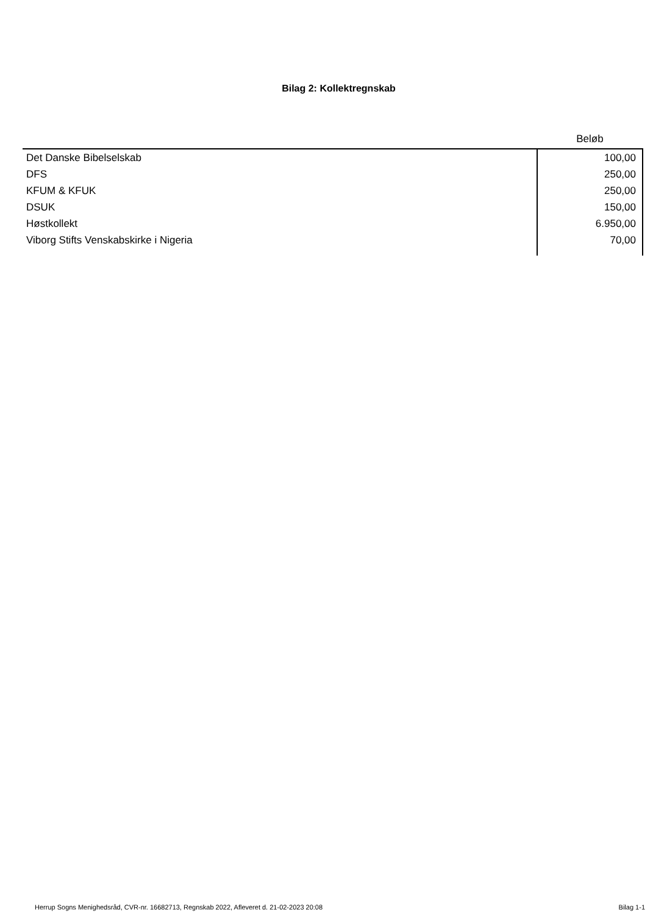Bilag 2: Kollektregnskab
| | Beløb |
| --- | --- |
| Det Danske Bibelselskab | 100,00 |
| DFS | 250,00 |
| KFUM & KFUK | 250,00 |
| DSUK | 150,00 |
| Høstkollekt | 6.950,00 |
| Viborg Stifts Venskabskirke i Nigeria | 70,00 |
Herrup Sogns Menighedsråd, CVR-nr. 16682713, Regnskab 2022, Afleveret d. 21-02-2023 20:08 Bilag 1-1